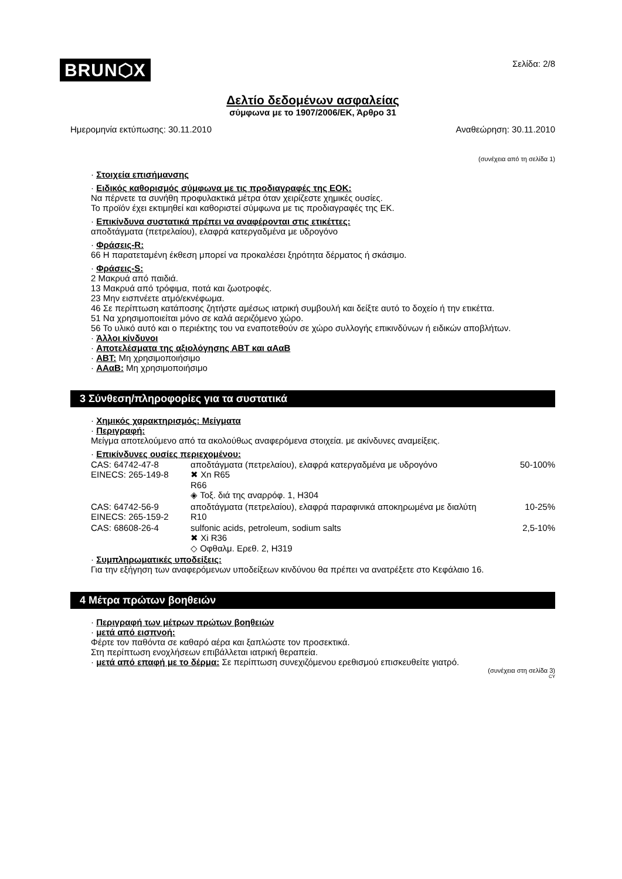BRUN⬡X
Σελίδα: 2/8
Δελτίο δεδομένων ασφαλείας
σύμφωνα με το 1907/2006/ΕΚ, Άρθρο 31
Ημερομηνία εκτύπωσης: 30.11.2010 Αναθεώρηση: 30.11.2010
(συνέχεια από τη σελίδα 1)
· Στοιχεία επισήμανσης
· Ειδικός καθορισμός σύμφωνα με τις προδιαγραφές της ΕΟΚ:
Να πέρνετε τα συνήθη προφυλακτικά μέτρα όταν χειρίζεστε χημικές ουσίες.
Το προϊόν έχει εκτιμηθεί και καθοριστεί σύμφωνα με τις προδιαγραφές της ΕΚ.
· Επικίνδυνα συστατικά πρέπει να αναφέρονται στις ετικέττες:
αποδτάγματα (πετρελαίου), ελαφρά κατεργαδμένα με υδρογόνο
· Φράσεις-R:
66 Η παρατεταμένη έκθεση μπορεί να προκαλέσει ξηρότητα δέρματος ή σκάσιμο.
· Φράσεις-S:
2 Μακρυά από παιδιά.
13 Μακρυά από τρόφιμα, ποτά και ζωοτροφές.
23 Μην εισπνέετε ατμό/εκνέφωμα.
46 Σε περίπτωση κατάποσης ζητήστε αμέσως ιατρική συμβουλή και δείξτε αυτό το δοχείο ή την ετικέττα.
51 Να χρησιμοποιείται μόνο σε καλά αεριζόμενο χώρο.
56 Το υλικό αυτό και ο περιέκτης του να εναποτεθούν σε χώρο συλλογής επικινδύνων ή ειδικών αποβλήτων.
· Άλλοι κίνδυνοι
· Αποτελέσματα της αξιολόγησης ΑΒΤ και αΑαΒ
· ΑΒΤ: Μη χρησιμοποιήσιμο
· ΑΑαΒ: Μη χρησιμοποιήσιμο
3 Σύνθεση/πληροφορίες για τα συστατικά
· Χημικός χαρακτηρισμός: Μείγματα
· Περιγραφή:
Μείγμα αποτελούμενο από τα ακολούθως αναφερόμενα στοιχεία. με ακίνδυνες αναμείξεις.
· Επικίνδυνες ουσίες περιεχομένου:
| CAS: 64742-47-8 EINECS: 265-149-8 | αποδτάγματα (πετρελαίου), ελαφρά κατεργαδμένα με υδρογόνο ✖ Xn R65 R66 ◈ Τοξ. διά της αναρρόφ. 1, H304 | 50-100% |
| CAS: 64742-56-9 EINECS: 265-159-2 | αποδτάγματα (πετρελαίου), ελαφρά παραφινικά αποκηρωμένα με διαλύτη R10 | 10-25% |
| CAS: 68608-26-4 | sulfonic acids, petroleum, sodium salts ✖ Xi R36 ◇ Οφθαλμ. Ερεθ. 2, H319 | 2,5-10% |
· Συμπληρωματικές υποδείξεις:
Για την εξήγηση των αναφερόμενων υποδείξεων κινδύνου θα πρέπει να ανατρέξετε στο Κεφάλαιο 16.
4 Μέτρα πρώτων βοηθειών
· Περιγραφή των μέτρων πρώτων βοηθειών
· μετά από εισπνοή:
Φέρτε τον παθόντα σε καθαρό αέρα και ξαπλώστε τον προσεκτικά.
Στη περίπτωση ενοχλήσεων επιβάλλεται ιατρική θεραπεία.
· μετά από επαφή με το δέρμα: Σε περίπτωση συνεχιζόμενου ερεθισμού επισκευθείτε γιατρό.
(συνέχεια στη σελίδα 3)
CY